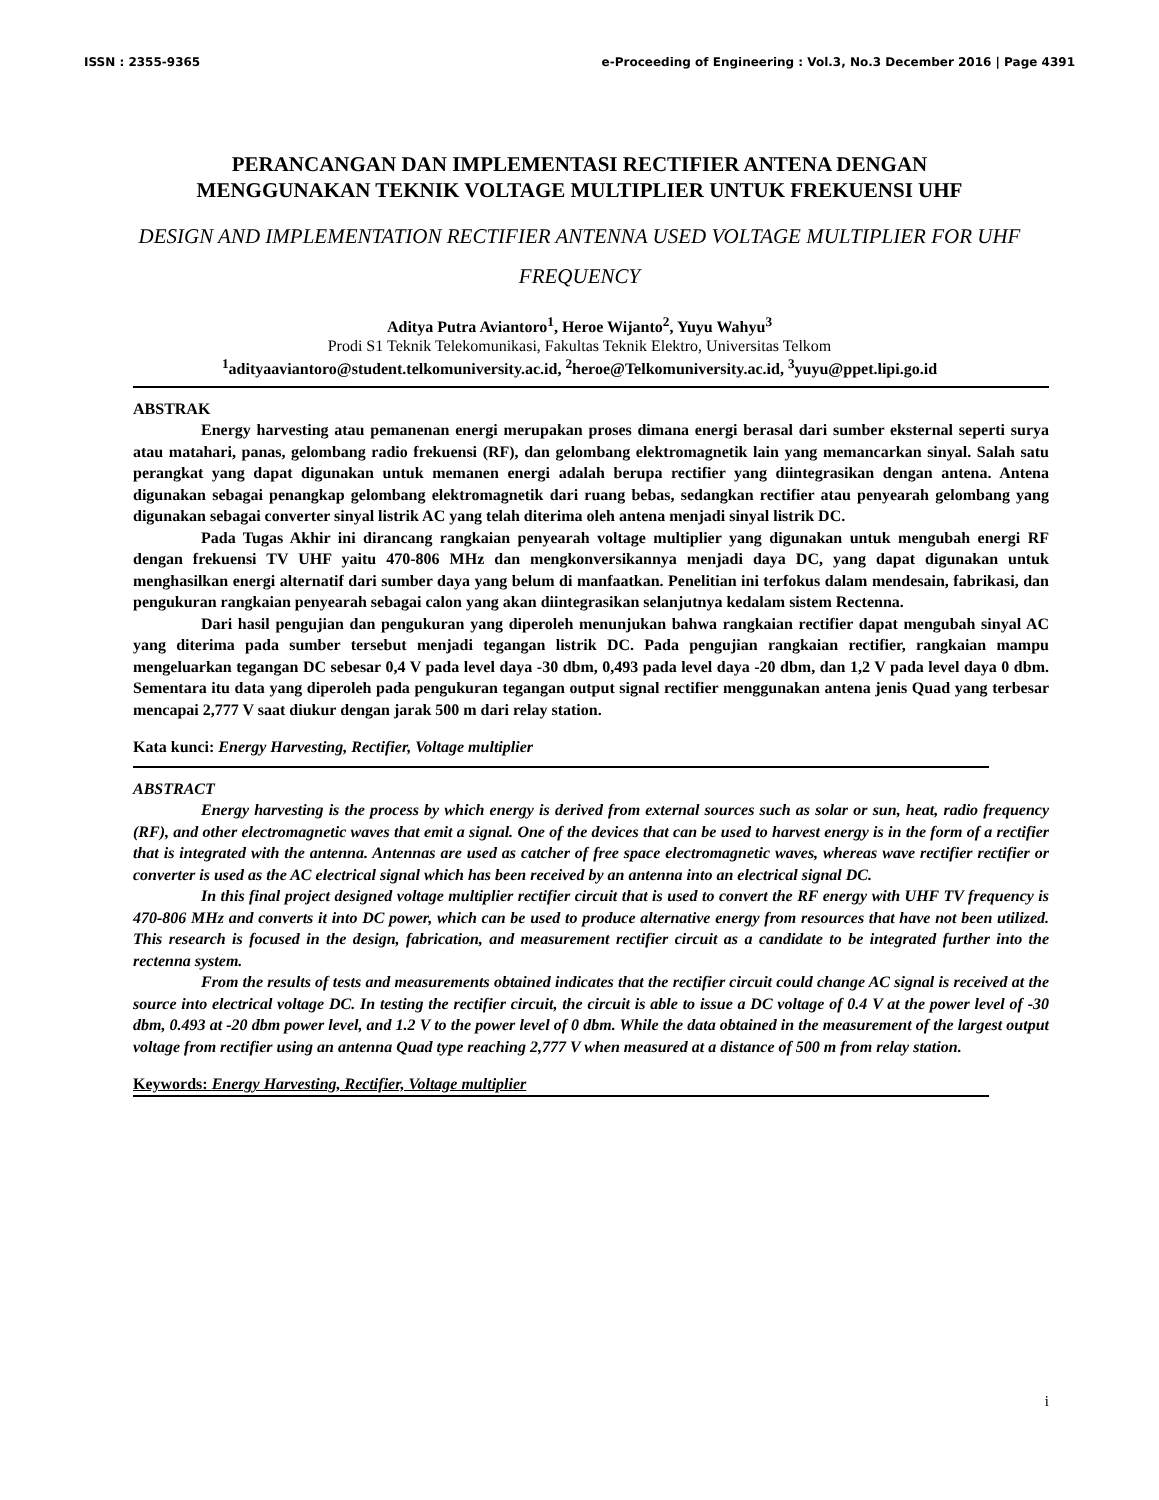ISSN : 2355-9365 e-Proceeding of Engineering : Vol.3, No.3 December 2016 | Page 4391
PERANCANGAN DAN IMPLEMENTASI RECTIFIER ANTENA DENGAN MENGGUNAKAN TEKNIK VOLTAGE MULTIPLIER UNTUK FREKUENSI UHF
DESIGN AND IMPLEMENTATION RECTIFIER ANTENNA USED VOLTAGE MULTIPLIER FOR UHF FREQUENCY
Aditya Putra Aviantoro<sup>1</sup>, Heroe Wijanto<sup>2</sup>, Yuyu Wahyu<sup>3</sup>
Prodi S1 Teknik Telekomunikasi, Fakultas Teknik Elektro, Universitas Telkom
<sup>1</sup> adityaaviantoro@student.telkomuniversity.ac.id, <sup>2</sup>heroe@Telkomuniversity.ac.id, <sup>3</sup>yuyu@ppet.lipi.go.id
ABSTRAK
Energy harvesting atau pemanenan energi merupakan proses dimana energi berasal dari sumber eksternal seperti surya atau matahari, panas, gelombang radio frekuensi (RF), dan gelombang elektromagnetik lain yang memancarkan sinyal. Salah satu perangkat yang dapat digunakan untuk memanen energi adalah berupa rectifier yang diintegrasikan dengan antena. Antena digunakan sebagai penangkap gelombang elektromagnetik dari ruang bebas, sedangkan rectifier atau penyearah gelombang yang digunakan sebagai converter sinyal listrik AC yang telah diterima oleh antena menjadi sinyal listrik DC.
Pada Tugas Akhir ini dirancang rangkaian penyearah voltage multiplier yang digunakan untuk mengubah energi RF dengan frekuensi TV UHF yaitu 470-806 MHz dan mengkonversikannya menjadi daya DC, yang dapat digunakan untuk menghasilkan energi alternatif dari sumber daya yang belum di manfaatkan. Penelitian ini terfokus dalam mendesain, fabrikasi, dan pengukuran rangkaian penyearah sebagai calon yang akan diintegrasikan selanjutnya kedalam sistem Rectenna.
Dari hasil pengujian dan pengukuran yang diperoleh menunjukan bahwa rangkaian rectifier dapat mengubah sinyal AC yang diterima pada sumber tersebut menjadi tegangan listrik DC. Pada pengujian rangkaian rectifier, rangkaian mampu mengeluarkan tegangan DC sebesar 0,4 V pada level daya -30 dbm, 0,493 pada level daya -20 dbm, dan 1,2 V pada level daya 0 dbm. Sementara itu data yang diperoleh pada pengukuran tegangan output signal rectifier menggunakan antena jenis Quad yang terbesar mencapai 2,777 V saat diukur dengan jarak 500 m dari relay station.
Kata kunci: Energy Harvesting, Rectifier, Voltage multiplier
ABSTRACT
Energy harvesting is the process by which energy is derived from external sources such as solar or sun, heat, radio frequency (RF), and other electromagnetic waves that emit a signal. One of the devices that can be used to harvest energy is in the form of a rectifier that is integrated with the antenna. Antennas are used as catcher of free space electromagnetic waves, whereas wave rectifier rectifier or converter is used as the AC electrical signal which has been received by an antenna into an electrical signal DC.
In this final project designed voltage multiplier rectifier circuit that is used to convert the RF energy with UHF TV frequency is 470-806 MHz and converts it into DC power, which can be used to produce alternative energy from resources that have not been utilized. This research is focused in the design, fabrication, and measurement rectifier circuit as a candidate to be integrated further into the rectenna system.
From the results of tests and measurements obtained indicates that the rectifier circuit could change AC signal is received at the source into electrical voltage DC. In testing the rectifier circuit, the circuit is able to issue a DC voltage of 0.4 V at the power level of -30 dbm, 0.493 at -20 dbm power level, and 1.2 V to the power level of 0 dbm. While the data obtained in the measurement of the largest output voltage from rectifier using an antenna Quad type reaching 2,777 V when measured at a distance of 500 m from relay station.
Keywords: Energy Harvesting, Rectifier, Voltage multiplier
i